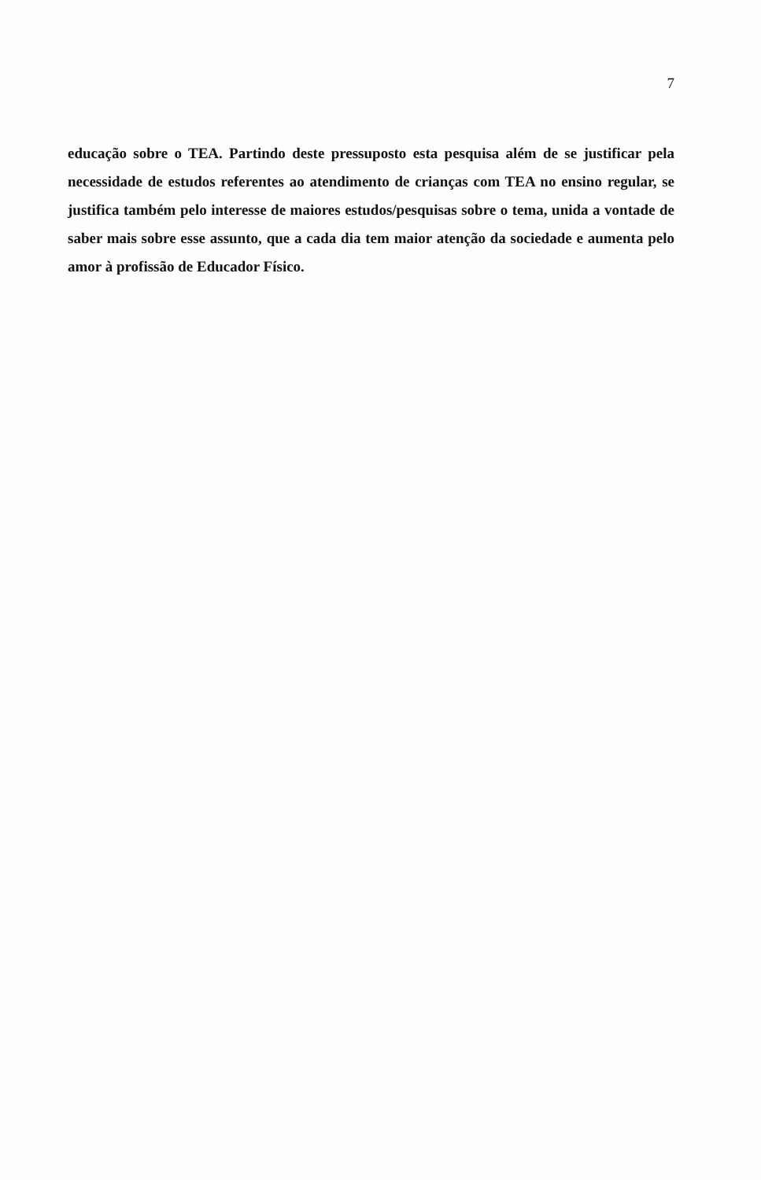7
educação sobre o TEA. Partindo deste pressuposto esta pesquisa além de se justificar pela necessidade de estudos referentes ao atendimento de crianças com TEA no ensino regular, se justifica também pelo interesse de maiores estudos/pesquisas sobre o tema, unida a vontade de saber mais sobre esse assunto, que a cada dia tem maior atenção da sociedade e aumenta pelo amor à profissão de Educador Físico.